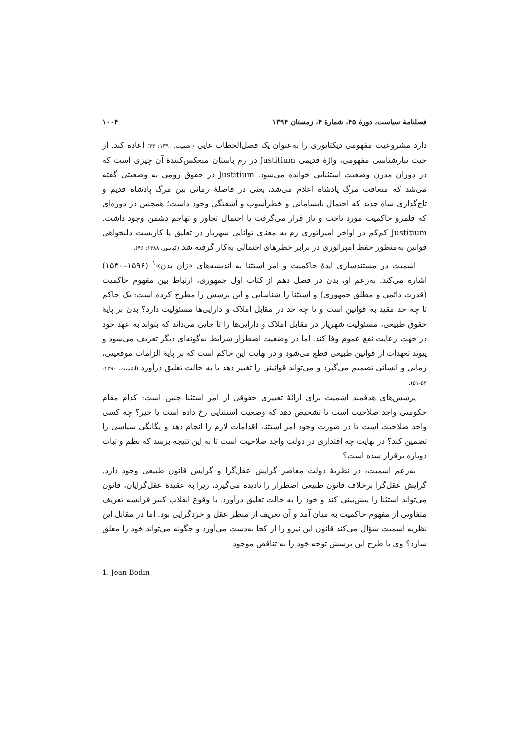فصلنامهٔ سیاست، دورهٔ ۴۵، شمارهٔ ۴، زمستان ۱۳۹۴ ۱۰۰۴
دارد مشروعیت مفهومی دیکتاتوری را به‌عنوان یک فصل‌الخطاب غایی (اشمیت، ۱۳۹۰: ۳۳) اعاده کند. از حیث تبارشناسی مفهومی، واژهٔ قدیمی Justitium در رم باستان منعکس‌کنندهٔ آن چیزی است که در دوران مدرن وضعیت استثنایی خوانده می‌شود. Justitium در حقوق رومی به وضعیتی گفته می‌شد که متعاقب مرگ پادشاه اعلام می‌شد، یعنی در فاصلهٔ زمانی بین مرگ پادشاه قدیم و تاج‌گذاری شاه جدید که احتمال نابسامانی و خطرآشوب و آشفتگی وجود داشت؛ همچنین در دوره‌ای که قلمرو حاکمیت مورد تاخت و تاز قرار می‌گرفت یا احتمال تجاوز و تهاجم دشمن وجود داشت. Justitium کم‌کم در اواخر امپراتوری رم به معنای توانایی شهریار در تعلیق یا کاربست دلبخواهی قوانین به‌منظور حفظ امپراتوری در برابر خطرهای احتمالی به‌کار گرفته شد (کیانپور، ۱۳۸۸: ۴۶).
اشمیت در مستندسازی ایدهٔ حاکمیت و امر استثنا به اندیشه‌های «ژان بدن»<sup>۱</sup> (۱۵۹۶–۱۵۳۰) اشاره می‌کند. به‌زعم او، بدن در فصل دهم از کتاب اول جمهوری، ارتباط بین مفهوم حاکمیت (قدرت دائمی و مطلق جمهوری) و استثنا را شناسایی و این پرسش را مطرح کرده است: یک حاکم تا چه حد مقید به قوانین است و تا چه حد در مقابل املاک و دارایی‌ها مسئولیت دارد؟ بدن بر پایهٔ حقوق طبیعی، مسئولیت شهریار در مقابل املاک و دارایی‌ها را تا جایی می‌داند که بتواند به عهد خود در جهت رعایت نفع عموم وفا کند. اما در وضعیت اضطرار شرایط به‌گونه‌ای دیگر تعریف می‌شود و پیوند تعهدات از قوانین طبیعی قطع می‌شود و در نهایت این حاکم است که بر پایهٔ الزامات موقعیتی، زمانی و انسانی تصمیم می‌گیرد و می‌تواند قوانینی را تغییر دهد یا به حالت تعلیق درآورد (اشمیت، ۱۳۹۰: ۵۲-۵۱).
پرسش‌های هدفمند اشمیت برای ارائهٔ تعبیری حقوقی از امر استثنا چنین است: کدام مقام حکومتی واجد صلاحیت است تا تشخیص دهد که وضعیت استثنایی رخ داده است یا خیر؟ چه کسی واجد صلاحیت است تا در صورت وجود امر استثنا، اقدامات لازم را انجام دهد و یگانگی سیاسی را تضمین کند؟ در نهایت چه اقتداری در دولت واجد صلاحیت است تا به این نتیجه برسد که نظم و ثبات دوباره برقرار شده است؟
به‌زعم اشمیت، در نظریهٔ دولت معاصر گرایش عقل‌گرا و گرایش قانون طبیعی وجود دارد. گرایش عقل‌گرا برخلاف قانون طبیعی اضطرار را نادیده می‌گیرد، زیرا به عقیدهٔ عقل‌گرایان، قانون می‌تواند استثنا را پیش‌بینی کند و خود را به حالت تعلیق درآورد. با وقوع انقلاب کبیر فرانسه تعریف متفاوتی از مفهوم حاکمیت به میان آمد و آن تعریف از منظر عقل و خردگرایی بود. اما در مقابل این نظریه اشمیت سؤال می‌کند قانون این نیرو را از کجا به‌دست می‌آورد و چگونه می‌تواند خود را معلق سازد؟ وی با طرح این پرسش توجه خود را به تناقض موجود
1. Jean Bodin